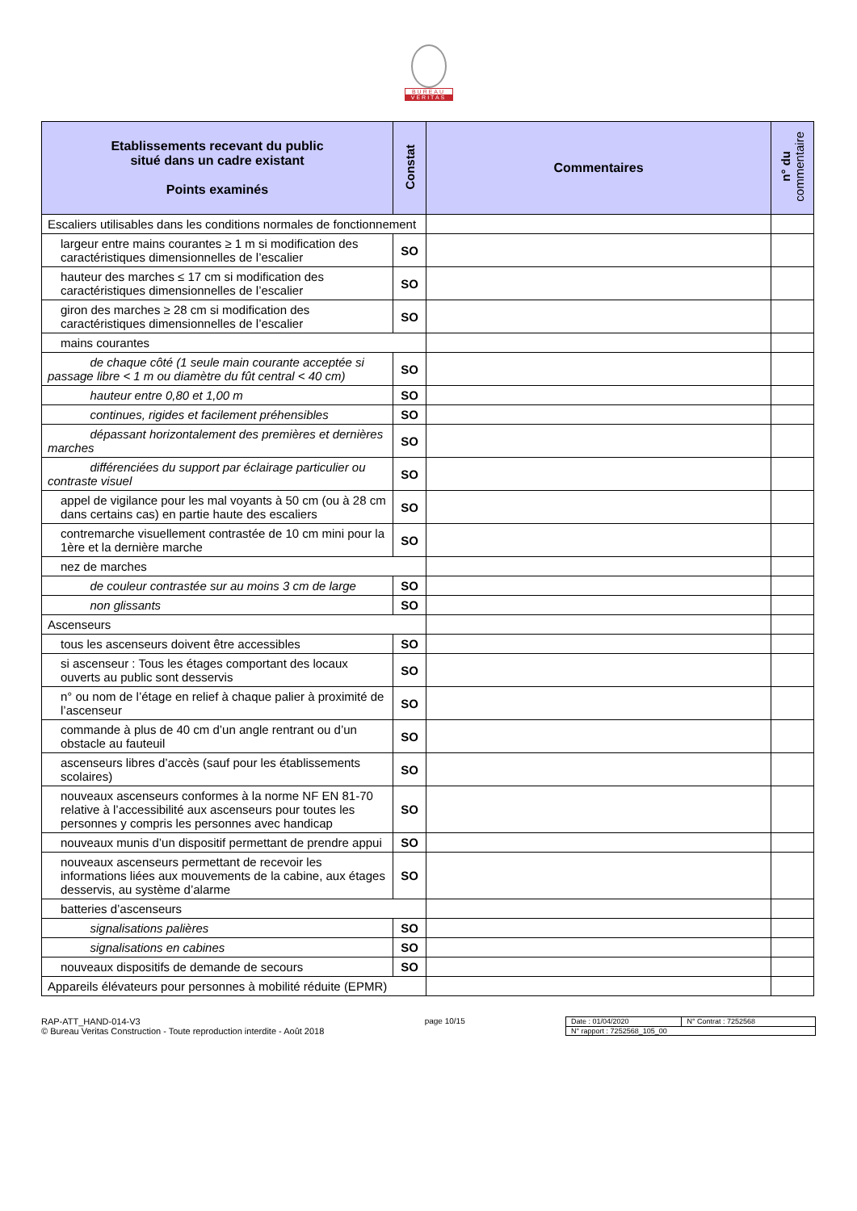BUREAU VERITAS
| Etablissements recevant du public situé dans un cadre existant Points examinés | Constat | Commentaires | n° du commentaire |
| --- | --- | --- | --- |
| Escaliers utilisables dans les conditions normales de fonctionnement | | | |
| largeur entre mains courantes ≥ 1 m si modification des caractéristiques dimensionnelles de l’escalier | SO | | |
| hauteur des marches ≤ 17 cm si modification des caractéristiques dimensionnelles de l’escalier | SO | | |
| giron des marches ≥ 28 cm si modification des caractéristiques dimensionnelles de l’escalier | SO | | |
| mains courantes | | | |
| de chaque côté (1 seule main courante acceptée si passage libre < 1 m ou diamètre du fût central < 40 cm) | SO | | |
| hauteur entre 0,80 et 1,00 m | SO | | |
| continues, rigides et facilement préhensibles | SO | | |
| dépassant horizontalement des premières et dernières marches | SO | | |
| différenciées du support par éclairage particulier ou contraste visuel | SO | | |
| appel de vigilance pour les mal voyants à 50 cm (ou à 28 cm dans certains cas) en partie haute des escaliers | SO | | |
| contremarche visuellement contrastée de 10 cm mini pour la 1ère et la dernière marche | SO | | |
| nez de marches | | | |
| de couleur contrastée sur au moins 3 cm de large | SO | | |
| non glissants | SO | | |
| Ascenseurs | | | |
| tous les ascenseurs doivent être accessibles | SO | | |
| si ascenseur : Tous les étages comportant des locaux ouverts au public sont desservis | SO | | |
| n° ou nom de l’étage en relief à chaque palier à proximité de l’ascenseur | SO | | |
| commande à plus de 40 cm d’un angle rentrant ou d’un obstacle au fauteuil | SO | | |
| ascenseurs libres d’accès (sauf pour les établissements scolaires) | SO | | |
| nouveaux ascenseurs conformes à la norme NF EN 81-70 relative à l’accessibilité aux ascenseurs pour toutes les personnes y compris les personnes avec handicap | SO | | |
| nouveaux munis d’un dispositif permettant de prendre appui | SO | | |
| nouveaux ascenseurs permettant de recevoir les informations liées aux mouvements de la cabine, aux étages desservis, au système d’alarme | SO | | |
| batteries d’ascenseurs | | | |
| signalisations palières | SO | | |
| signalisations en cabines | SO | | |
| nouveaux dispositifs de demande de secours | SO | | |
| Appareils élévateurs pour personnes à mobilité réduite (EPMR) | | | |
RAP-ATT_HAND-014-V3
© Bureau Veritas Construction - Toute reproduction interdite - Août 2018
page 10/15
| Date : 01/04/2020 | N° Contrat : 7252568 |
| N° rapport : 7252568_105_00 | |